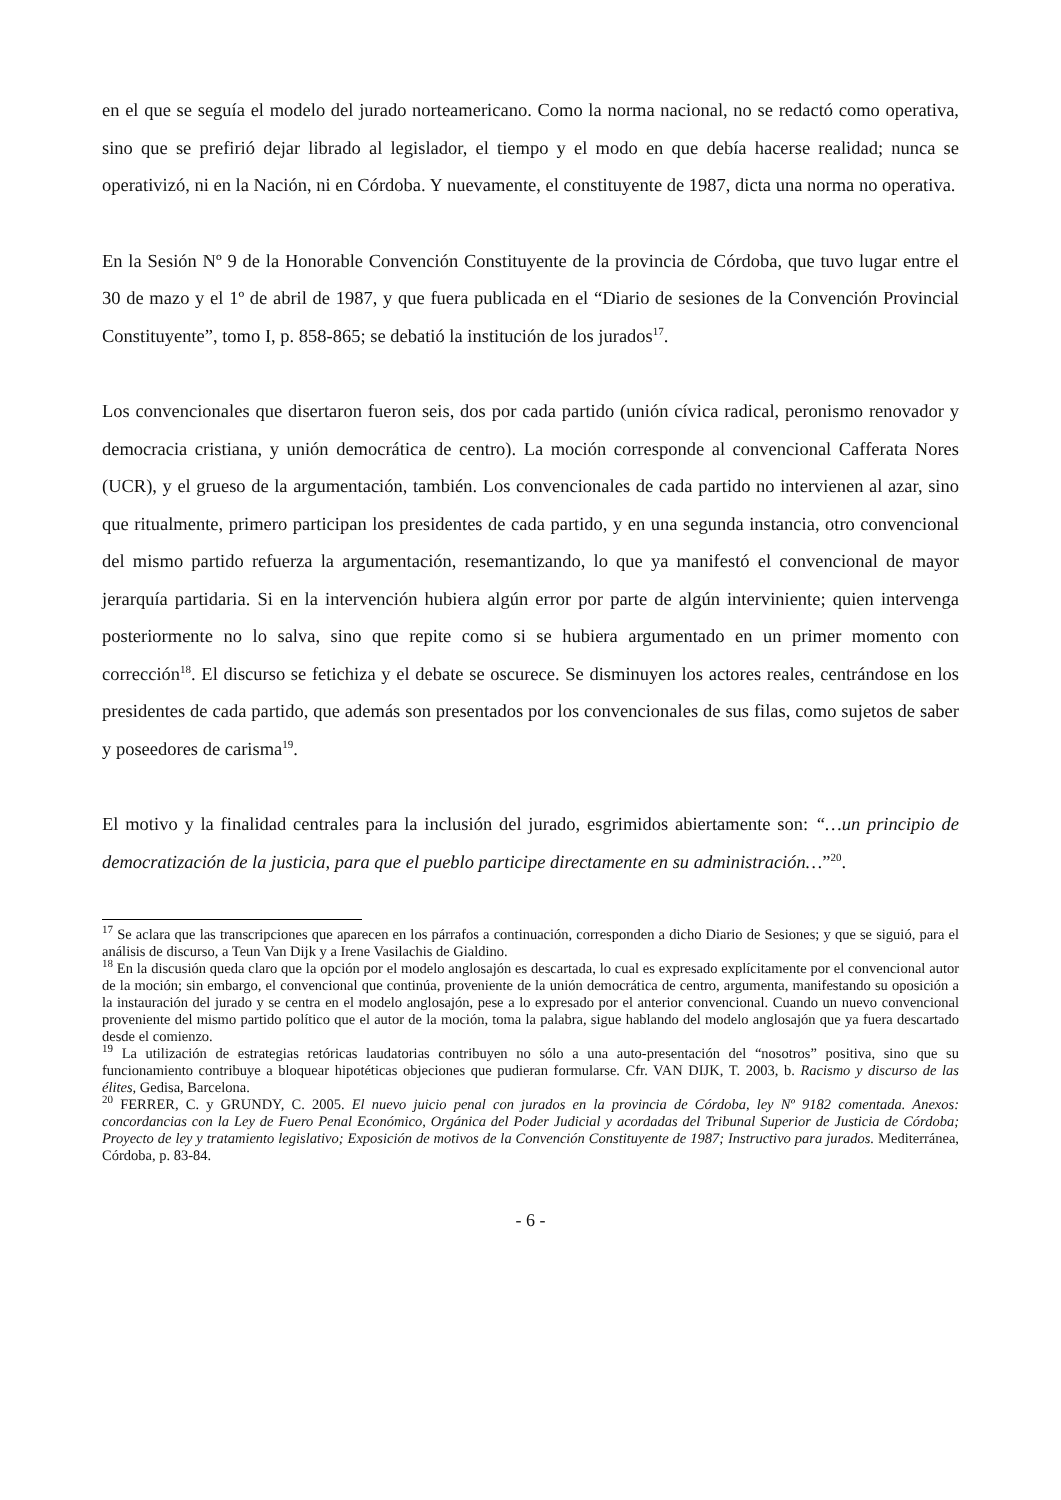en el que se seguía el modelo del jurado norteamericano. Como la norma nacional, no se redactó como operativa, sino que se prefirió dejar librado al legislador, el tiempo y el modo en que debía hacerse realidad; nunca se operativizó, ni en la Nación, ni en Córdoba. Y nuevamente, el constituyente de 1987, dicta una norma no operativa.
En la Sesión Nº 9 de la Honorable Convención Constituyente de la provincia de Córdoba, que tuvo lugar entre el 30 de mazo y el 1º de abril de 1987, y que fuera publicada en el “Diario de sesiones de la Convención Provincial Constituyente”, tomo I, p. 858-865; se debatió la institución de los jurados<sup>17</sup>.
Los convencionales que disertaron fueron seis, dos por cada partido (unión cívica radical, peronismo renovador y democracia cristiana, y unión democrática de centro). La moción corresponde al convencional Cafferata Nores (UCR), y el grueso de la argumentación, también. Los convencionales de cada partido no intervienen al azar, sino que ritualmente, primero participan los presidentes de cada partido, y en una segunda instancia, otro convencional del mismo partido refuerza la argumentación, resemantizando, lo que ya manifestó el convencional de mayor jerarquía partidaria. Si en la intervención hubiera algún error por parte de algún interviniente; quien intervenga posteriormente no lo salva, sino que repite como si se hubiera argumentado en un primer momento con corrección<sup>18</sup>. El discurso se fetichiza y el debate se oscurece. Se disminuyen los actores reales, centrándose en los presidentes de cada partido, que además son presentados por los convencionales de sus filas, como sujetos de saber y poseedores de carisma<sup>19</sup>.
El motivo y la finalidad centrales para la inclusión del jurado, esgrimidos abiertamente son: “…un principio de democratización de la justicia, para que el pueblo participe directamente en su administración…”<sup>20</sup>.
<sup>17</sup> Se aclara que las transcripciones que aparecen en los párrafos a continuación, corresponden a dicho Diario de Sesiones; y que se siguió, para el análisis de discurso, a Teun Van Dijk y a Irene Vasilachis de Gialdino.
<sup>18</sup> En la discusión queda claro que la opción por el modelo anglosajón es descartada, lo cual es expresado explícitamente por el convencional autor de la moción; sin embargo, el convencional que continúa, proveniente de la unión democrática de centro, argumenta, manifestando su oposición a la instauración del jurado y se centra en el modelo anglosajón, pese a lo expresado por el anterior convencional. Cuando un nuevo convencional proveniente del mismo partido político que el autor de la moción, toma la palabra, sigue hablando del modelo anglosajón que ya fuera descartado desde el comienzo.
<sup>19</sup> La utilización de estrategias retóricas laudatorias contribuyen no sólo a una auto-presentación del “nosotros” positiva, sino que su funcionamiento contribuye a bloquear hipotéticas objeciones que pudieran formularse. Cfr. VAN DIJK, T. 2003, b. Racismo y discurso de las élites, Gedisa, Barcelona.
<sup>20</sup> FERRER, C. y GRUNDY, C. 2005. El nuevo juicio penal con jurados en la provincia de Córdoba, ley Nº 9182 comentada. Anexos: concordancias con la Ley de Fuero Penal Económico, Orgánica del Poder Judicial y acordadas del Tribunal Superior de Justicia de Córdoba; Proyecto de ley y tratamiento legislativo; Exposición de motivos de la Convención Constituyente de 1987; Instructivo para jurados. Mediterránea, Córdoba, p. 83-84.
- 6 -